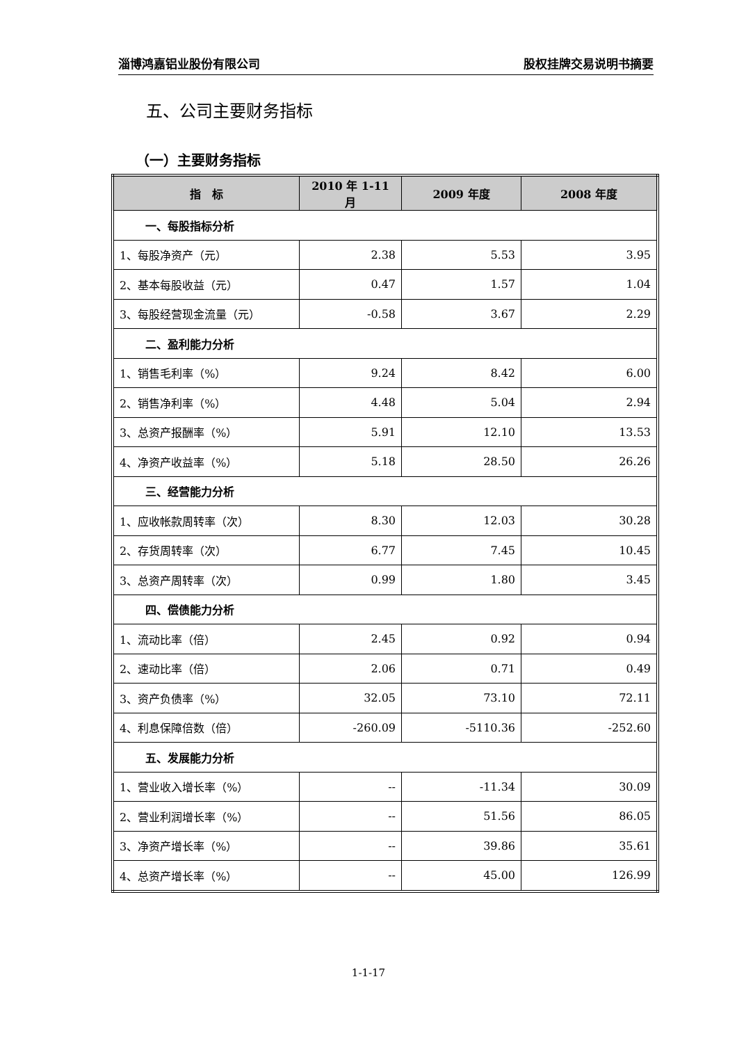淄博鸿嘉铝业股份有限公司 股权挂牌交易说明书摘要
五、公司主要财务指标
（一）主要财务指标
| 指 标 | 2010 年 1-11 月 | 2009 年度 | 2008 年度 |
| --- | --- | --- | --- |
| 一、每股指标分析 | | | |
| 1、每股净资产（元） | 2.38 | 5.53 | 3.95 |
| 2、基本每股收益（元） | 0.47 | 1.57 | 1.04 |
| 3、每股经营现金流量（元） | -0.58 | 3.67 | 2.29 |
| 二、盈利能力分析 | | | |
| 1、销售毛利率（%） | 9.24 | 8.42 | 6.00 |
| 2、销售净利率（%） | 4.48 | 5.04 | 2.94 |
| 3、总资产报酬率（%） | 5.91 | 12.10 | 13.53 |
| 4、净资产收益率（%） | 5.18 | 28.50 | 26.26 |
| 三、经营能力分析 | | | |
| 1、应收帐款周转率（次） | 8.30 | 12.03 | 30.28 |
| 2、存货周转率（次） | 6.77 | 7.45 | 10.45 |
| 3、总资产周转率（次） | 0.99 | 1.80 | 3.45 |
| 四、偿债能力分析 | | | |
| 1、流动比率（倍） | 2.45 | 0.92 | 0.94 |
| 2、速动比率（倍） | 2.06 | 0.71 | 0.49 |
| 3、资产负债率（%） | 32.05 | 73.10 | 72.11 |
| 4、利息保障倍数（倍） | -260.09 | -5110.36 | -252.60 |
| 五、发展能力分析 | | | |
| 1、营业收入增长率（%） | -- | -11.34 | 30.09 |
| 2、营业利润增长率（%） | -- | 51.56 | 86.05 |
| 3、净资产增长率（%） | -- | 39.86 | 35.61 |
| 4、总资产增长率（%） | -- | 45.00 | 126.99 |
1-1-17